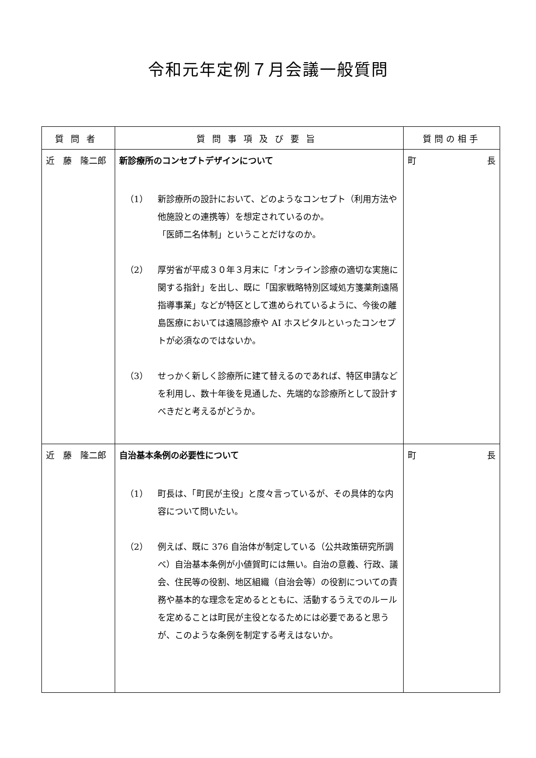令和元年定例７月会議一般質問
| 質問者 | 質問事項及び要旨 | 質問の相手 |
| --- | --- | --- |
| 近 藤 隆二郎 | 新診療所のコンセプトデザインについて （1） 新診療所の設計において、どのようなコンセプト（利用方法や他施設との連携等）を想定されているのか。 「医師二名体制」ということだけなのか。 （2） 厚労省が平成３０年３月末に「オンライン診療の適切な実施に関する指針」を出し、既に「国家戦略特別区域処方箋薬剤遠隔指導事業」などが特区として進められているように、今後の離島医療においては遠隔診療や AI ホスピタルといったコンセプトが必須なのではないか。 （3） せっかく新しく診療所に建て替えるのであれば、特区申請などを利用し、数十年後を見通した、先端的な診療所として設計すべきだと考えるがどうか。 | 町 長 |
| 近 藤 隆二郎 | 自治基本条例の必要性について （1） 町長は、「町民が主役」と度々言っているが、その具体的な内容について問いたい。 （2） 例えば、既に 376 自治体が制定している（公共政策研究所調べ）自治基本条例が小値賀町には無い。自治の意義、行政、議会、住民等の役割、地区組織（自治会等）の役割についての責務や基本的な理念を定めるとともに、活動するうえでのルールを定めることは町民が主役となるためには必要であると思うが、このような条例を制定する考えはないか。 | 町 長 |